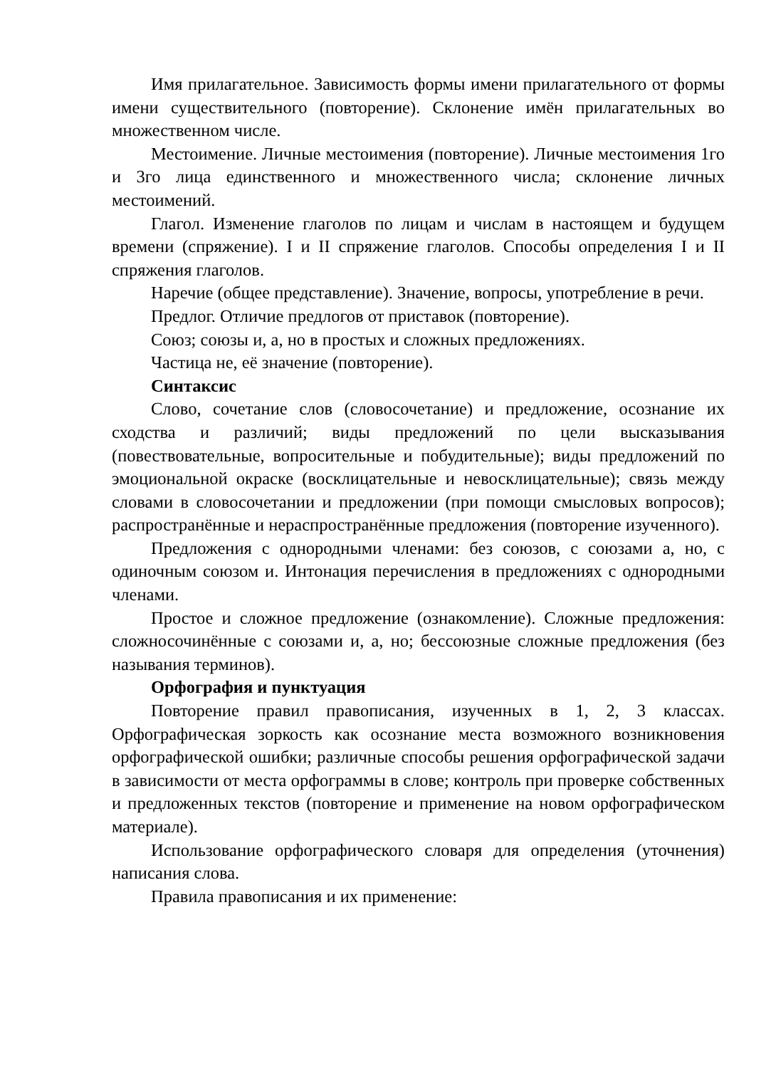Имя прилагательное. Зависимость формы имени прилагательного от формы имени существительного (повторение). Склонение имён прилагательных во множественном числе.
Местоимение. Личные местоимения (повторение). Личные местоимения 1го и 3го лица единственного и множественного числа; склонение личных местоимений.
Глагол. Изменение глаголов по лицам и числам в настоящем и будущем времени (спряжение). I и II спряжение глаголов. Способы определения I и II спряжения глаголов.
Наречие (общее представление). Значение, вопросы, употребление в речи.
Предлог. Отличие предлогов от приставок (повторение).
Союз; союзы и, а, но в простых и сложных предложениях.
Частица не, её значение (повторение).
Синтаксис
Слово, сочетание слов (словосочетание) и предложение, осознание их сходства и различий; виды предложений по цели высказывания (повествовательные, вопросительные и побудительные); виды предложений по эмоциональной окраске (восклицательные и невосклицательные); связь между словами в словосочетании и предложении (при помощи смысловых вопросов); распространённые и нераспространённые предложения (повторение изученного).
Предложения с однородными членами: без союзов, с союзами а, но, с одиночным союзом и. Интонация перечисления в предложениях с однородными членами.
Простое и сложное предложение (ознакомление). Сложные предложения: сложносочинённые с союзами и, а, но; бессоюзные сложные предложения (без называния терминов).
Орфография и пунктуация
Повторение правил правописания, изученных в 1, 2, 3 классах. Орфографическая зоркость как осознание места возможного возникновения орфографической ошибки; различные способы решения орфографической задачи в зависимости от места орфограммы в слове; контроль при проверке собственных и предложенных текстов (повторение и применение на новом орфографическом материале).
Использование орфографического словаря для определения (уточнения) написания слова.
Правила правописания и их применение: